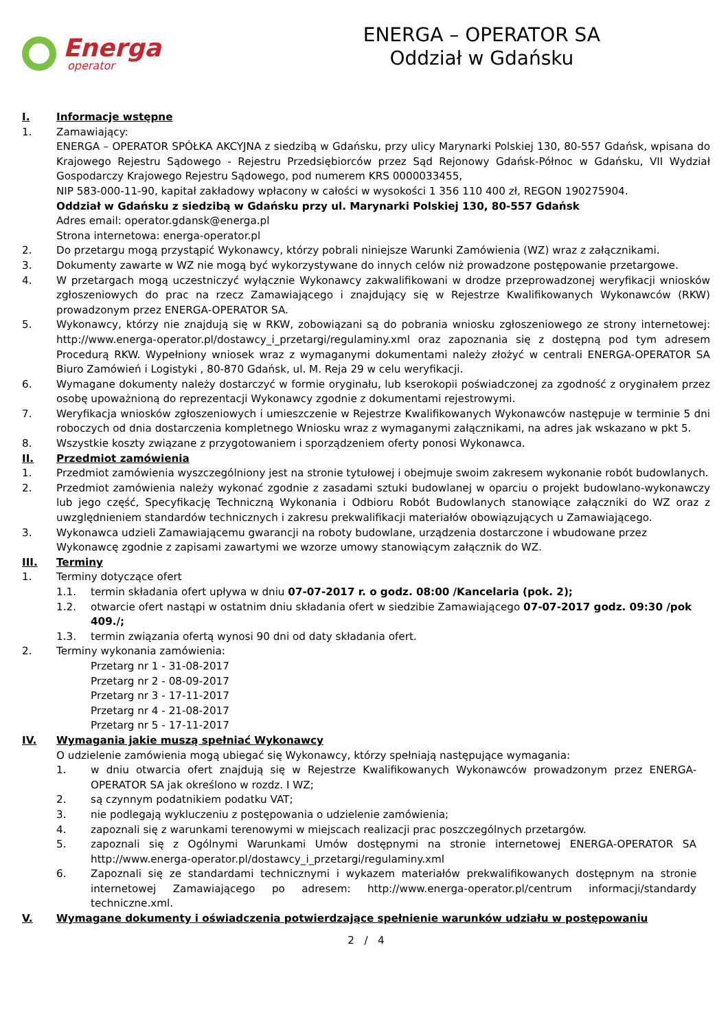Energa
operator
ENERGA – OPERATOR SA
Oddział w Gdańsku
I. Informacje wstępne
1. Zamawiający:
ENERGA – OPERATOR SPÓŁKA AKCYJNA z siedzibą w Gdańsku, przy ulicy Marynarki Polskiej 130, 80-557 Gdańsk, wpisana do Krajowego Rejestru Sądowego - Rejestru Przedsiębiorców przez Sąd Rejonowy Gdańsk-Północ w Gdańsku, VII Wydział Gospodarczy Krajowego Rejestru Sądowego, pod numerem KRS 0000033455,
NIP 583-000-11-90, kapitał zakładowy wpłacony w całości w wysokości 1 356 110 400 zł, REGON 190275904.
Oddział w Gdańsku z siedzibą w Gdańsku przy ul. Marynarki Polskiej 130, 80-557 Gdańsk
Adres email: operator.gdansk@energa.pl
Strona internetowa: energa-operator.pl
2. Do przetargu mogą przystąpić Wykonawcy, którzy pobrali niniejsze Warunki Zamówienia (WZ) wraz z załącznikami.
3. Dokumenty zawarte w WZ nie mogą być wykorzystywane do innych celów niż prowadzone postępowanie przetargowe.
4. W przetargach mogą uczestniczyć wyłącznie Wykonawcy zakwalifikowani w drodze przeprowadzonej weryfikacji wniosków zgłoszeniowych do prac na rzecz Zamawiającego i znajdujący się w Rejestrze Kwalifikowanych Wykonawców (RKW) prowadzonym przez ENERGA-OPERATOR SA.
5. Wykonawcy, którzy nie znajdują się w RKW, zobowiązani są do pobrania wniosku zgłoszeniowego ze strony internetowej: http://www.energa-operator.pl/dostawcy_i_przetargi/regulaminy.xml oraz zapoznania się z dostępną pod tym adresem Procedurą RKW. Wypełniony wniosek wraz z wymaganymi dokumentami należy złożyć w centrali ENERGA-OPERATOR SA Biuro Zamówień i Logistyki , 80-870 Gdańsk, ul. M. Reja 29 w celu weryfikacji.
6. Wymagane dokumenty należy dostarczyć w formie oryginału, lub kserokopii poświadczonej za zgodność z oryginałem przez osobę upoważnioną do reprezentacji Wykonawcy zgodnie z dokumentami rejestrowymi.
7. Weryfikacja wniosków zgłoszeniowych i umieszczenie w Rejestrze Kwalifikowanych Wykonawców następuje w terminie 5 dni roboczych od dnia dostarczenia kompletnego Wniosku wraz z wymaganymi załącznikami, na adres jak wskazano w pkt 5.
8. Wszystkie koszty związane z przygotowaniem i sporządzeniem oferty ponosi Wykonawca.
II. Przedmiot zamówienia
1. Przedmiot zamówienia wyszczególniony jest na stronie tytułowej i obejmuje swoim zakresem wykonanie robót budowlanych.
2. Przedmiot zamówienia należy wykonać zgodnie z zasadami sztuki budowlanej w oparciu o projekt budowlano-wykonawczy lub jego część, Specyfikację Techniczną Wykonania i Odbioru Robót Budowlanych stanowiące załączniki do WZ oraz z uwzględnieniem standardów technicznych i zakresu prekwalifikacji materiałów obowiązujących u Zamawiającego.
3. Wykonawca udzieli Zamawiającemu gwarancji na roboty budowlane, urządzenia dostarczone i wbudowane przez Wykonawcę zgodnie z zapisami zawartymi we wzorze umowy stanowiącym załącznik do WZ.
III. Terminy
1. Terminy dotyczące ofert
1.1. termin składania ofert upływa w dniu 07-07-2017 r. o godz. 08:00 /Kancelaria (pok. 2);
1.2. otwarcie ofert nastąpi w ostatnim dniu składania ofert w siedzibie Zamawiającego 07-07-2017 godz. 09:30 /pok 409./;
1.3. termin związania ofertą wynosi 90 dni od daty składania ofert.
2. Terminy wykonania zamówienia:
Przetarg nr 1 - 31-08-2017
Przetarg nr 2 - 08-09-2017
Przetarg nr 3 - 17-11-2017
Przetarg nr 4 - 21-08-2017
Przetarg nr 5 - 17-11-2017
IV. Wymagania jakie muszą spełniać Wykonawcy
O udzielenie zamówienia mogą ubiegać się Wykonawcy, którzy spełniają następujące wymagania:
1. w dniu otwarcia ofert znajdują się w Rejestrze Kwalifikowanych Wykonawców prowadzonym przez ENERGA-OPERATOR SA jak określono w rozdz. I WZ;
2. są czynnym podatnikiem podatku VAT;
3. nie podlegają wykluczeniu z postępowania o udzielenie zamówienia;
4. zapoznali się z warunkami terenowymi w miejscach realizacji prac poszczególnych przetargów.
5. zapoznali się z Ogólnymi Warunkami Umów dostępnymi na stronie internetowej ENERGA-OPERATOR SA http://www.energa-operator.pl/dostawcy_i_przetargi/regulaminy.xml
6. Zapoznali się ze standardami technicznymi i wykazem materiałów prekwalifikowanych dostępnym na stronie internetowej Zamawiającego po adresem: http://www.energa-operator.pl/centrum informacji/standardy techniczne.xml.
V. Wymagane dokumenty i oświadczenia potwierdzające spełnienie warunków udziału w postępowaniu
2 / 4